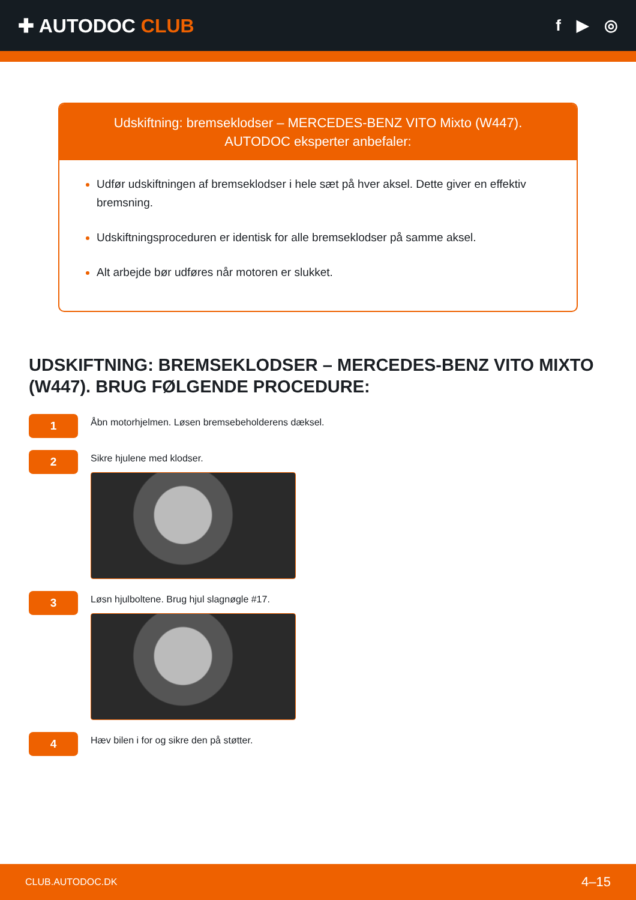✚ AUTODOC CLUB
f ▶ ◎
Udskiftning: bremseklodser – MERCEDES-BENZ VITO Mixto (W447).
AUTODOC eksperter anbefaler:
Udfør udskiftningen af bremseklodser i hele sæt på hver aksel. Dette giver en effektiv bremsning.
Udskiftningsproceduren er identisk for alle bremseklodser på samme aksel.
Alt arbejde bør udføres når motoren er slukket.
UDSKIFTNING: BREMSEKLODSER – MERCEDES-BENZ VITO MIXTO (W447). BRUG FØLGENDE PROCEDURE:
1
Åbn motorhjelmen. Løsen bremsebeholderens dæksel.
2
Sikre hjulene med klodser.
3
Løsn hjulboltene. Brug hjul slagnøgle #17.
4
Hæv bilen i for og sikre den på støtter.
CLUB.AUTODOC.DK 4–15